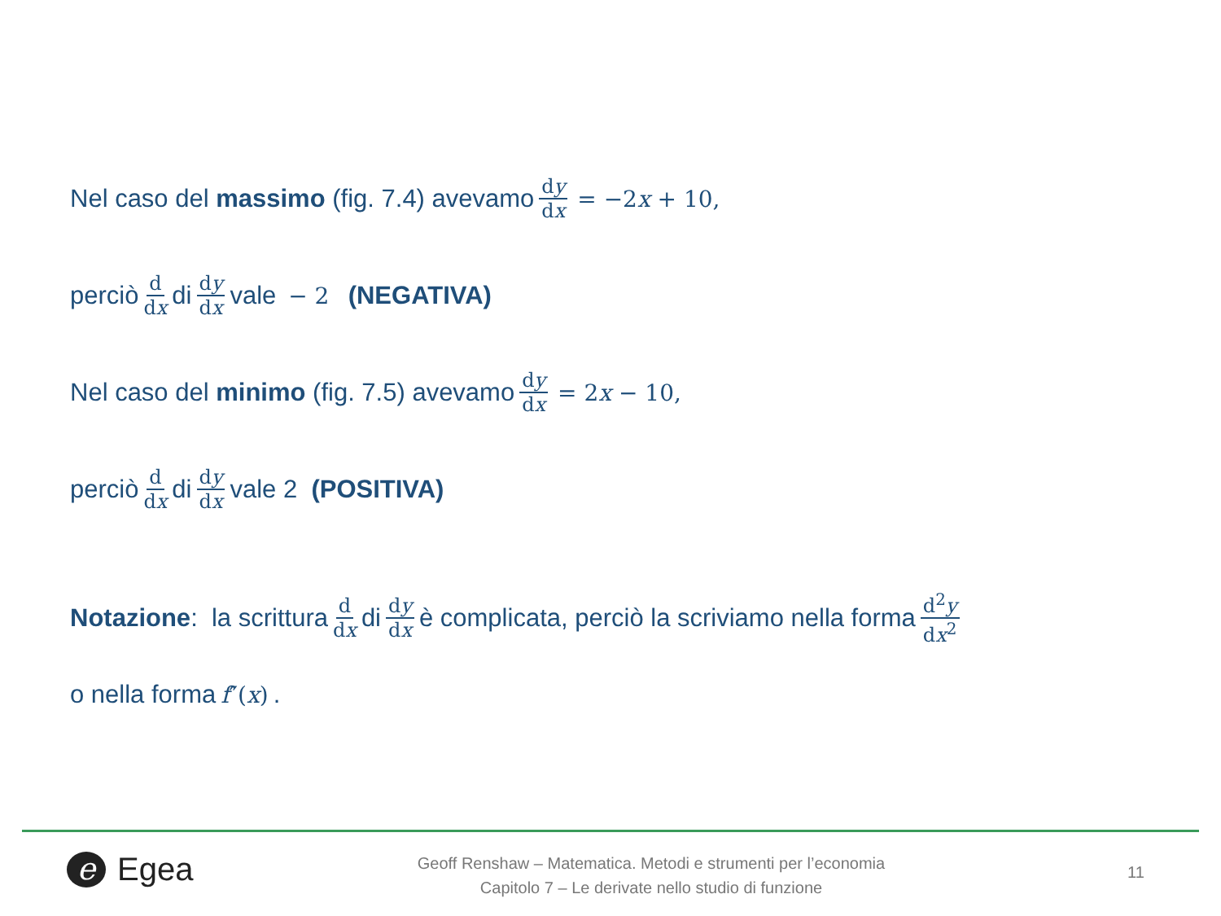Nel caso del massimo (fig. 7.4) avevamo dy dx = −2x + 10,
perciò d dx di dy dx vale − 2 (NEGATIVA)
Nel caso del minimo (fig. 7.5) avevamo dy dx = 2x − 10,
perciò d dx di dy dx vale 2 (POSITIVA)
Notazione: la scrittura d dx di dy dx è complicata, perciò la scriviamo nella forma d<sup>2</sup>y dx<sup>2</sup>
o nella forma f″(x).
e Egea
Geoff Renshaw – Matematica. Metodi e strumenti per l’economia
Capitolo 7 – Le derivate nello studio di funzione
11